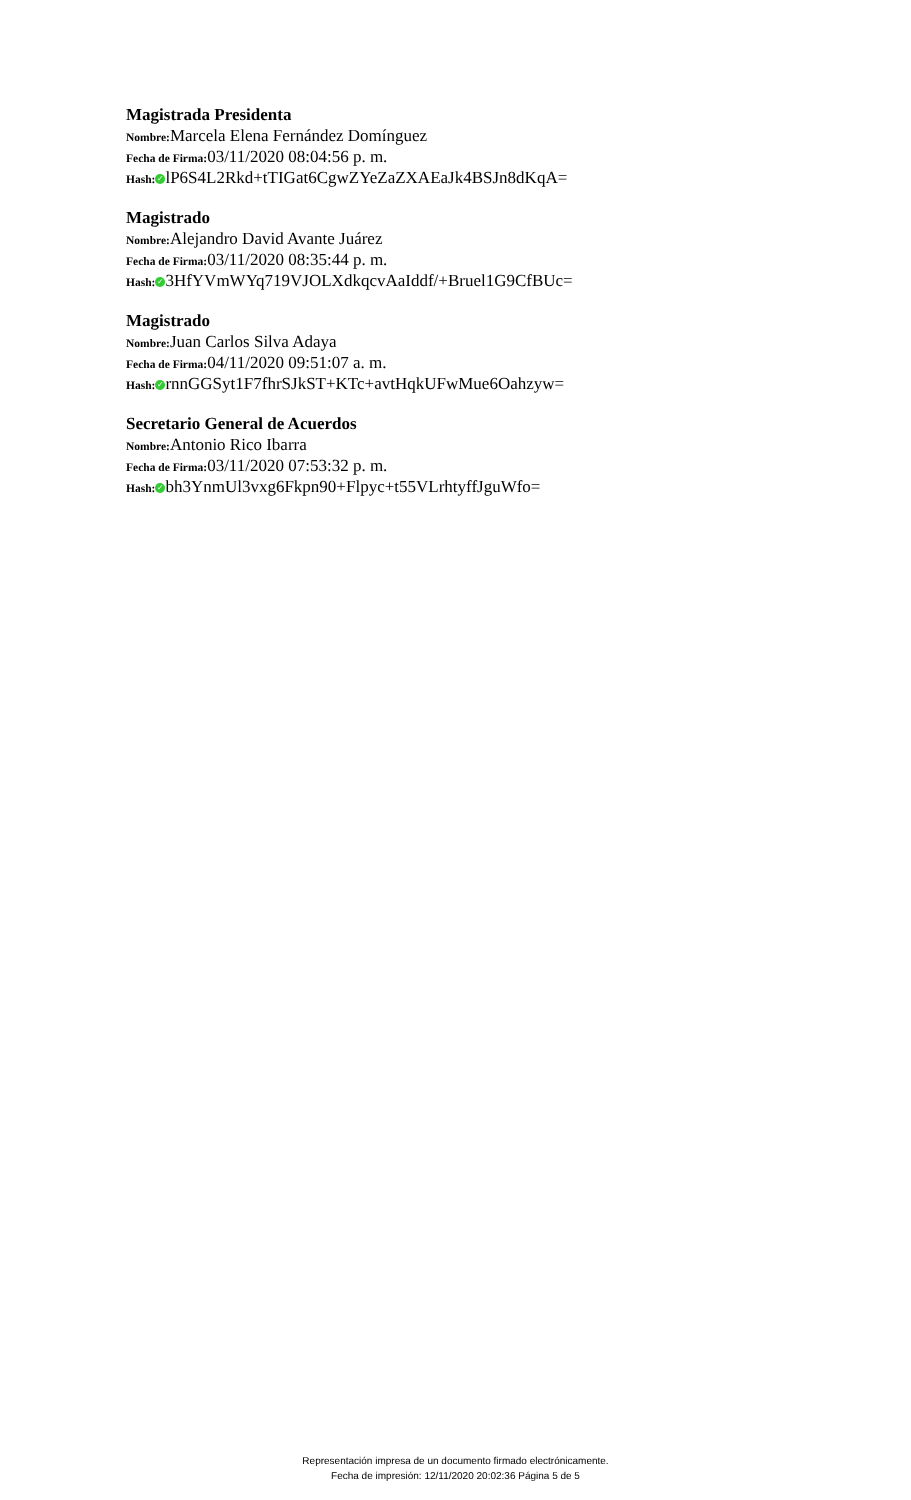Magistrada Presidenta
Nombre: Marcela Elena Fernández Domínguez
Fecha de Firma: 03/11/2020 08:04:56 p. m.
Hash: ✓ lP6S4L2Rkd+tTIGat6CgwZYeZaZXAEaJk4BSJn8dKqA=
Magistrado
Nombre: Alejandro David Avante Juárez
Fecha de Firma: 03/11/2020 08:35:44 p. m.
Hash: ✓ 3HfYVmWYq719VJOLXdkqcvAaIddf/+Bruel1G9CfBUc=
Magistrado
Nombre: Juan Carlos Silva Adaya
Fecha de Firma: 04/11/2020 09:51:07 a. m.
Hash: ✓ rnnGGSyt1F7fhrSJkST+KTc+avtHqkUFwMue6Oahzyw=
Secretario General de Acuerdos
Nombre: Antonio Rico Ibarra
Fecha de Firma: 03/11/2020 07:53:32 p. m.
Hash: ✓ bh3YnmUl3vxg6Fkpn90+Flpyc+t55VLrhtyffJguWfo=
Representación impresa de un documento firmado electrónicamente.
Fecha de impresión: 12/11/2020 20:02:36 Página 5 de 5